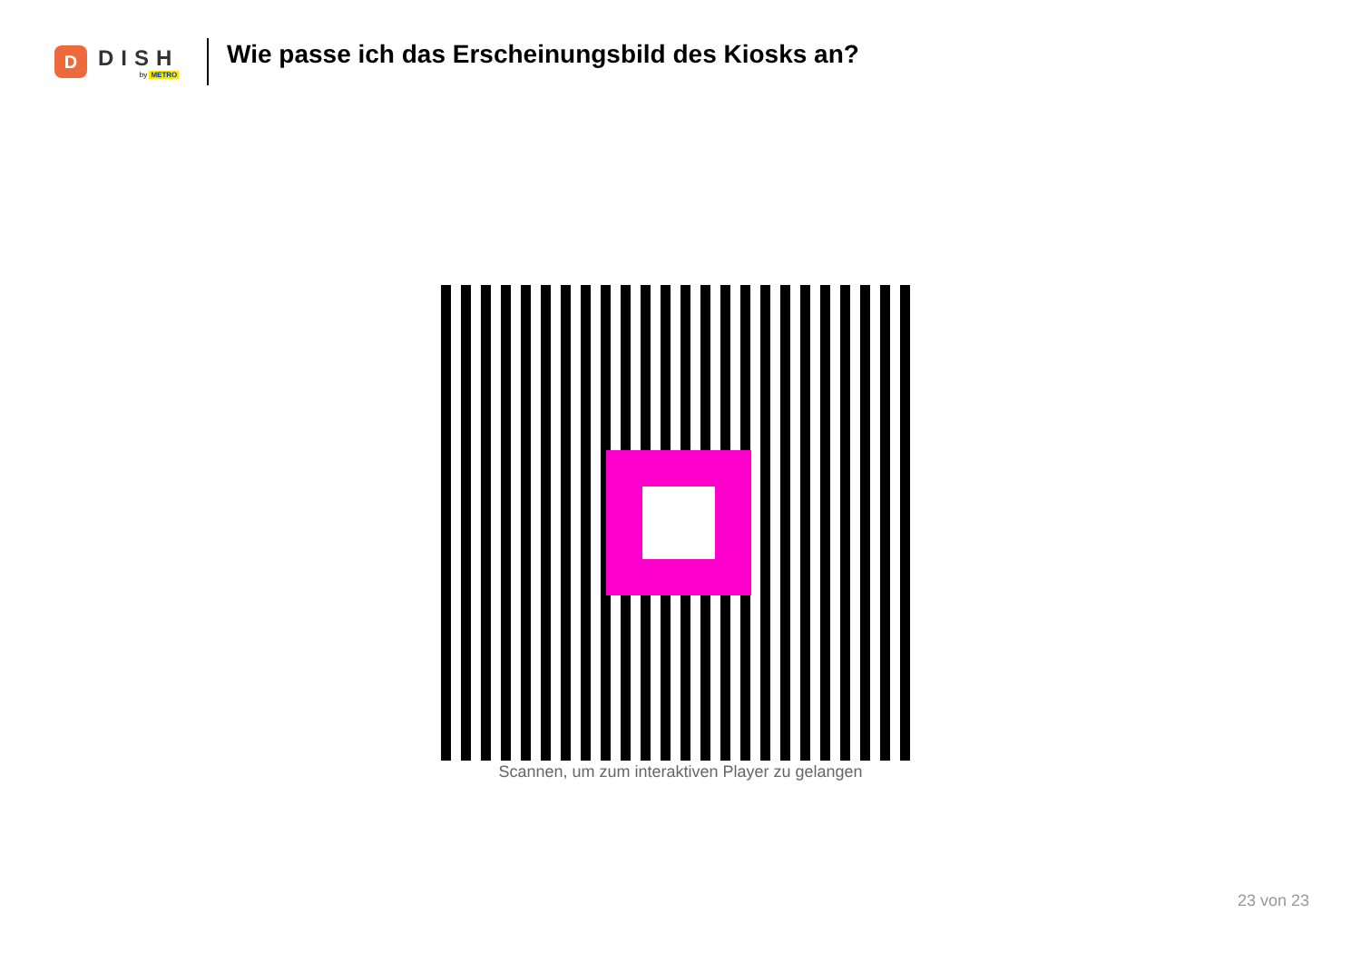D
DISH
by METRO
Wie passe ich das Erscheinungsbild des Kiosks an?
Scannen, um zum interaktiven Player zu gelangen
23 von 23